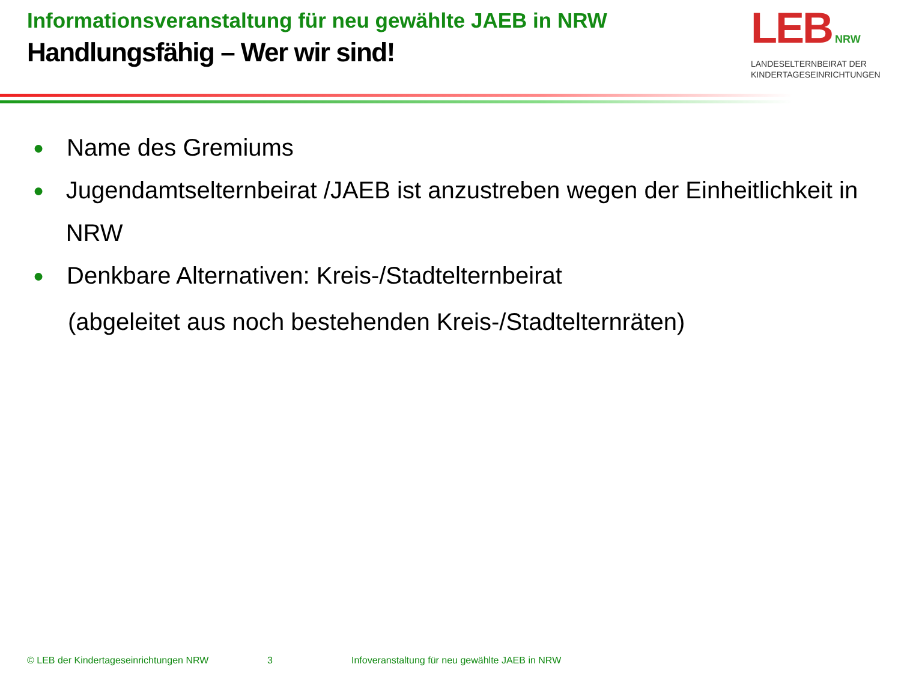Informationsveranstaltung für neu gewählte JAEB in NRW
Handlungsfähig – Wer wir sind!
LEB NRW
LANDESELTERNBEIRAT DER
KINDERTAGESEINRICHTUNGEN
● Name des Gremiums
● Jugendamtselternbeirat /JAEB ist anzustreben wegen der Einheitlichkeit in NRW
● Denkbare Alternativen: Kreis-/Stadtelternbeirat
(abgeleitet aus noch bestehenden Kreis-/Stadtelternräten)
© LEB der Kindertageseinrichtungen NRW 3 Infoveranstaltung für neu gewählte JAEB in NRW